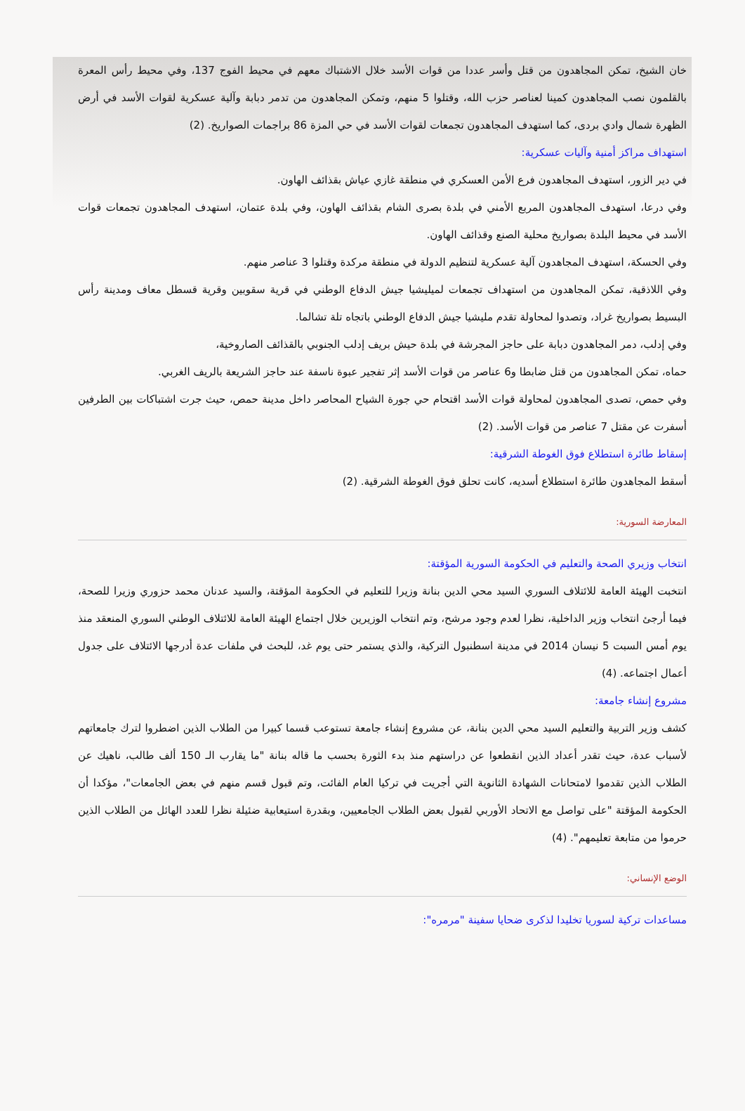خان الشيخ، تمكن المجاهدون من قتل وأسر عددا من قوات الأسد خلال الاشتباك معهم في محيط الفوج 137، وفي محيط رأس المعرة بالقلمون نصب المجاهدون كمينا لعناصر حزب الله، وقتلوا 5 منهم، وتمكن المجاهدون من تدمر دبابة وآلية عسكرية لقوات الأسد في أرض الظهرة شمال وادي بردى، كما استهدف المجاهدون تجمعات لقوات الأسد في حي المزة 86 براجمات الصواريخ. (2)
استهداف مراكز أمنية وآليات عسكرية:
في دير الزور، استهدف المجاهدون فرع الأمن العسكري في منطقة غازي عياش بقذائف الهاون.
وفي درعا، استهدف المجاهدون المربع الأمني في بلدة بصرى الشام بقذائف الهاون، وفي بلدة عتمان، استهدف المجاهدون تجمعات قوات الأسد في محيط البلدة بصواريخ محلية الصنع وقذائف الهاون.
وفي الحسكة، استهدف المجاهدون آلية عسكرية لتنظيم الدولة في منطقة مركدة وقتلوا 3 عناصر منهم.
وفي اللاذقية، تمكن المجاهدون من استهداف تجمعات لميليشيا جيش الدفاع الوطني في قرية سقوبين وقرية قسطل معاف ومدينة رأس البسيط بصواريخ غراد، وتصدوا لمحاولة تقدم مليشيا جيش الدفاع الوطني باتجاه تلة تشالما.
وفي إدلب، دمر المجاهدون دبابة على حاجز المجرشة في بلدة حيش بريف إدلب الجنوبي بالقذائف الصاروخية،
حماه، تمكن المجاهدون من قتل ضابطا و6 عناصر من قوات الأسد إثر تفجير عبوة ناسفة عند حاجز الشريعة بالريف الغربي.
وفي حمص، تصدى المجاهدون لمحاولة قوات الأسد اقتحام حي جورة الشياح المحاصر داخل مدينة حمص، حيث جرت اشتباكات بين الطرفين أسفرت عن مقتل 7 عناصر من قوات الأسد. (2)
إسقاط طائرة استطلاع فوق الغوطة الشرقية:
أسقط المجاهدون طائرة استطلاع أسديه، كانت تحلق فوق الغوطة الشرقية. (2)
المعارضة السورية:
انتخاب وزيري الصحة والتعليم في الحكومة السورية المؤقتة:
انتخبت الهيئة العامة للائتلاف السوري السيد محي الدين بنانة وزيرا للتعليم في الحكومة المؤقتة، والسيد عدنان محمد حزوري وزيرا للصحة، فيما أرجئ انتخاب وزير الداخلية، نظرا لعدم وجود مرشح، وتم انتخاب الوزيرين خلال اجتماع الهيئة العامة للائتلاف الوطني السوري المنعقد منذ يوم أمس السبت 5 نيسان 2014 في مدينة اسطنبول التركية، والذي يستمر حتى يوم غد، للبحث في ملفات عدة أدرجها الائتلاف على جدول أعمال اجتماعه. (4)
مشروع إنشاء جامعة:
كشف وزير التربية والتعليم السيد محي الدين بنانة، عن مشروع إنشاء جامعة تستوعب قسما كبيرا من الطلاب الذين اضطروا لترك جامعاتهم لأسباب عدة، حيث تقدر أعداد الذين انقطعوا عن دراستهم منذ بدء الثورة بحسب ما قاله بنانة "ما يقارب الـ 150 ألف طالب، ناهيك عن الطلاب الذين تقدموا لامتحانات الشهادة الثانوية التي أجريت في تركيا العام الفائت، وتم قبول قسم منهم في بعض الجامعات"، مؤكدا أن الحكومة المؤقتة "على تواصل مع الاتحاد الأوربي لقبول بعض الطلاب الجامعيين، وبقدرة استيعابية ضئيلة نظرا للعدد الهائل من الطلاب الذين حرموا من متابعة تعليمهم". (4)
الوضع الإنساني:
مساعدات تركية لسوريا تخليدا لذكرى ضحايا سفينة "مرمره":